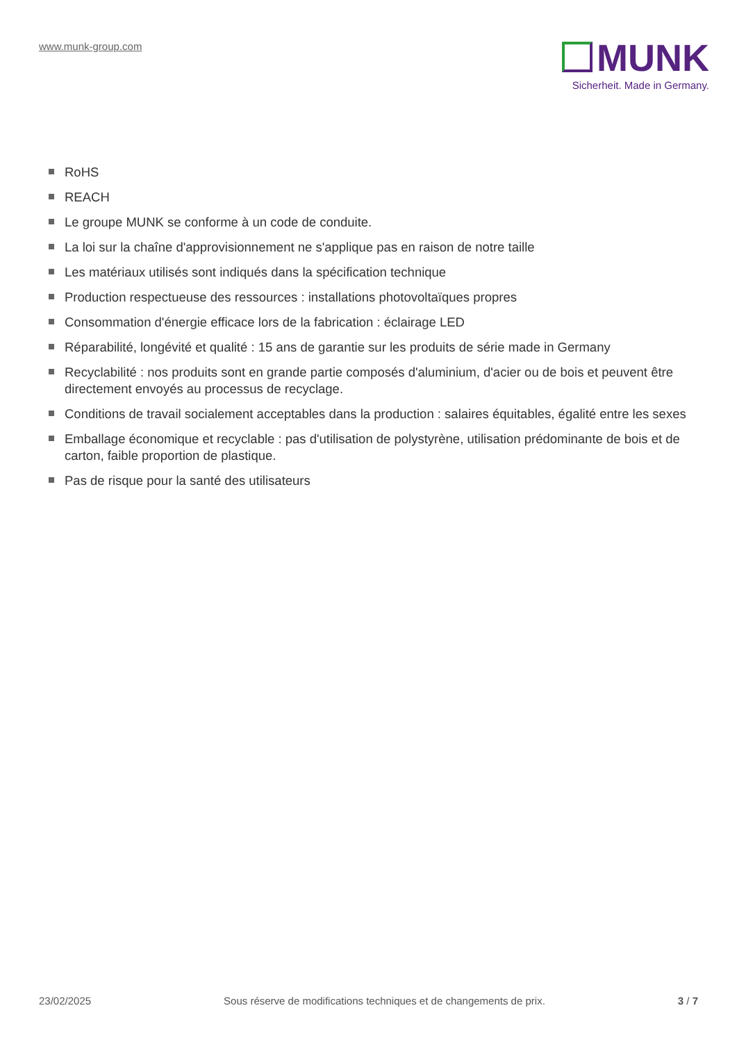www.munk-group.com
MUNK
Sicherheit. Made in Germany.
RoHS
REACH
Le groupe MUNK se conforme à un code de conduite.
La loi sur la chaîne d'approvisionnement ne s'applique pas en raison de notre taille
Les matériaux utilisés sont indiqués dans la spécification technique
Production respectueuse des ressources : installations photovoltaïques propres
Consommation d'énergie efficace lors de la fabrication : éclairage LED
Réparabilité, longévité et qualité : 15 ans de garantie sur les produits de série made in Germany
Recyclabilité : nos produits sont en grande partie composés d'aluminium, d'acier ou de bois et peuvent être directement envoyés au processus de recyclage.
Conditions de travail socialement acceptables dans la production : salaires équitables, égalité entre les sexes
Emballage économique et recyclable : pas d'utilisation de polystyrène, utilisation prédominante de bois et de carton, faible proportion de plastique.
Pas de risque pour la santé des utilisateurs
23/02/2025 Sous réserve de modifications techniques et de changements de prix. 3 / 7